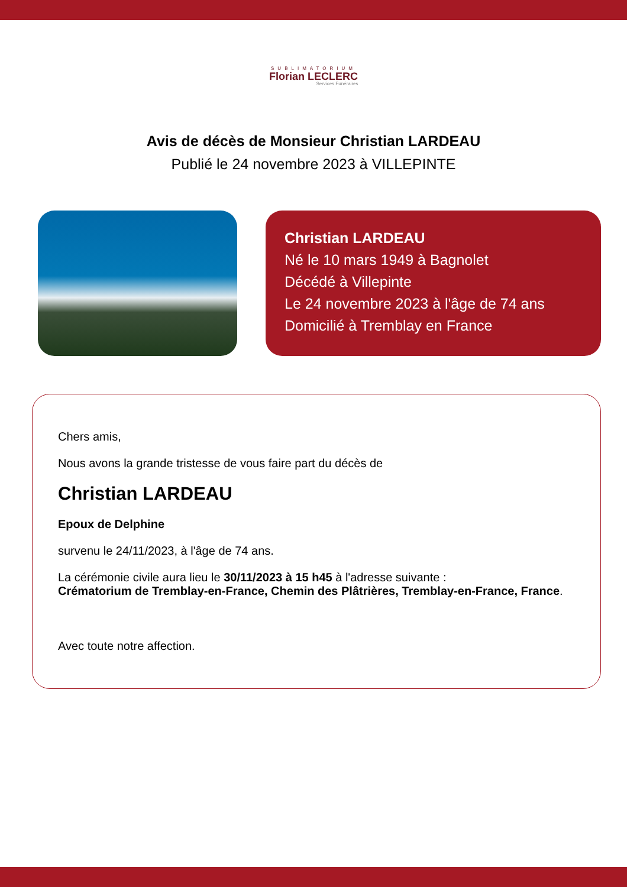SUBLIMATORIUM
Florian LECLERC
Services Funéraires
Avis de décès de Monsieur Christian LARDEAU
Publié le 24 novembre 2023 à VILLEPINTE
Christian LARDEAU
Né le 10 mars 1949 à Bagnolet
Décédé à Villepinte
Le 24 novembre 2023 à l'âge de 74 ans
Domicilié à Tremblay en France
Chers amis,
Nous avons la grande tristesse de vous faire part du décès de
Christian LARDEAU
Epoux de Delphine
survenu le 24/11/2023, à l'âge de 74 ans.
La cérémonie civile aura lieu le 30/11/2023 à 15 h45 à l'adresse suivante :
Crématorium de Tremblay-en-France, Chemin des Plâtrières, Tremblay-en-France, France.
Avec toute notre affection.